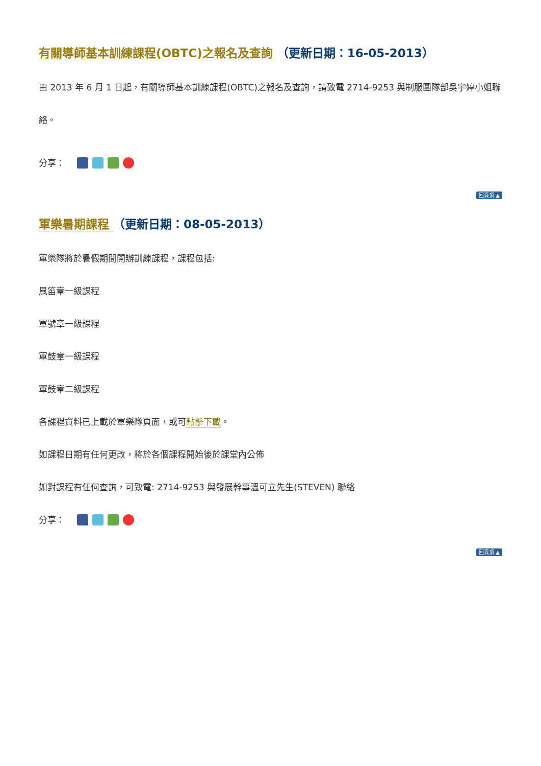有關導師基本訓練課程(OBTC)之報名及查詢 （更新日期：16-05-2013）
由 2013 年 6 月 1 日起，有關導師基本訓練課程(OBTC)之報名及查詢，請致電 2714-9253 與制服團隊部吳宇婷小姐聯絡。
分享：
回頁頂 ▲
軍樂暑期課程 （更新日期：08-05-2013）
軍樂隊將於暑假期間開辦訓練課程，課程包括:
風笛章一級課程
軍號章一級課程
軍鼓章一級課程
軍鼓章二級課程
各課程資料已上載於軍樂隊頁面，或可點擊下載。
如課程日期有任何更改，將於各個課程開始後於課堂內公佈
如對課程有任何查詢，可致電: 2714-9253 與發展幹事溫可立先生(STEVEN) 聯絡
分享：
回頁頂 ▲